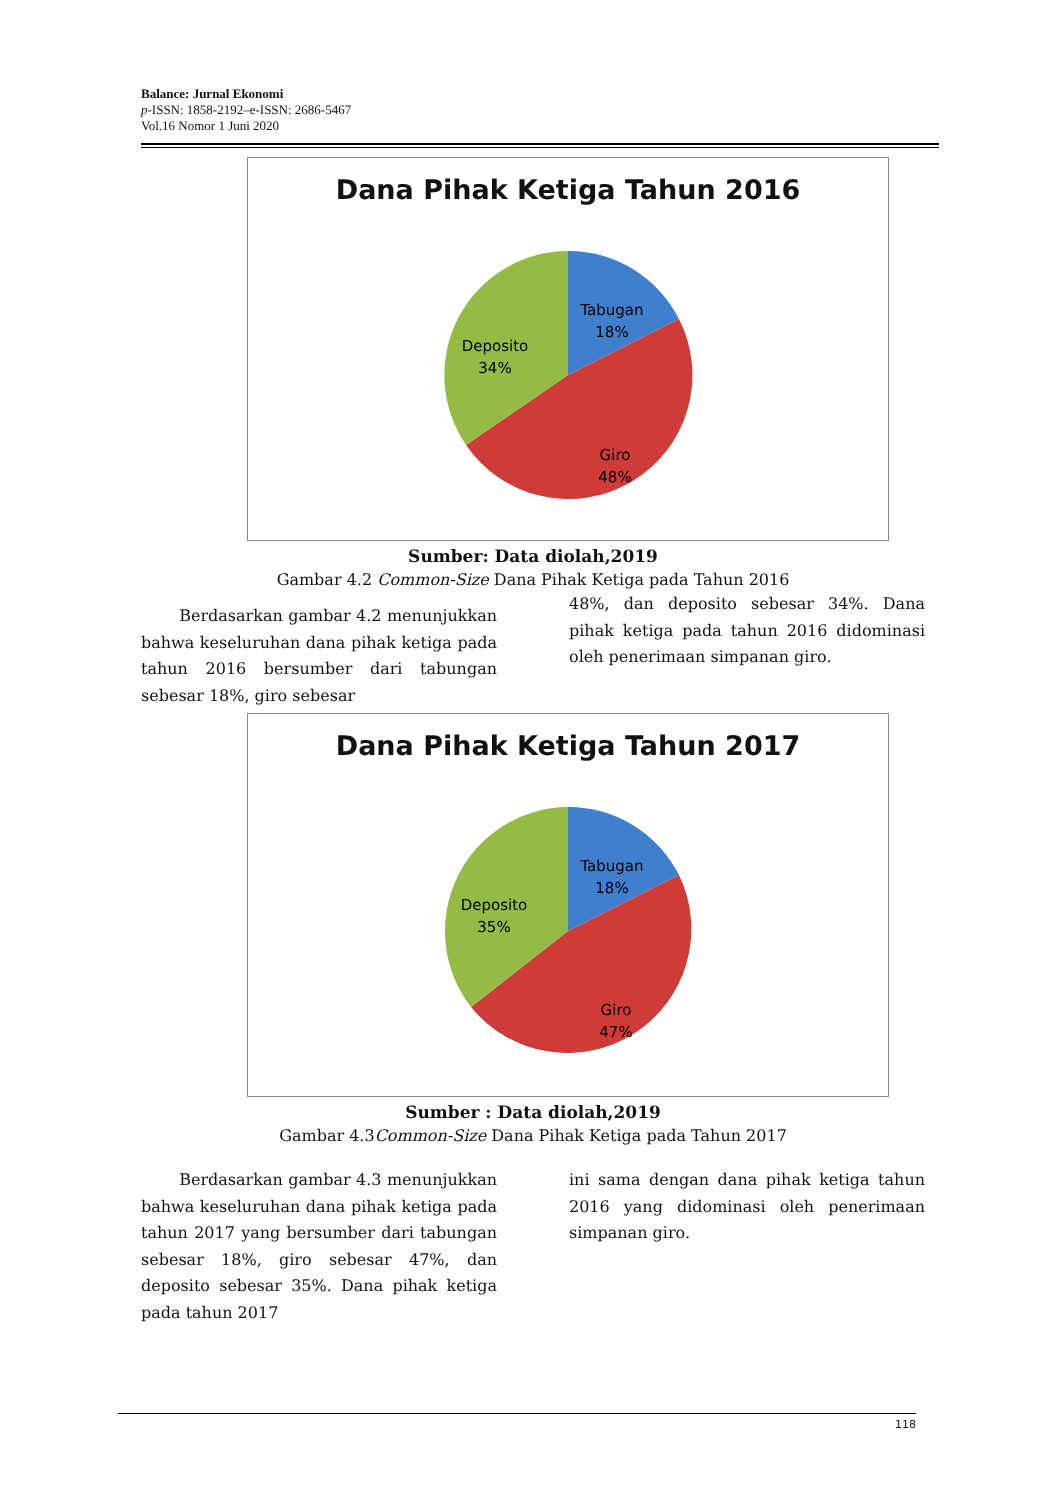Balance: Jurnal Ekonomi
p-ISSN: 1858-2192–e-ISSN: 2686-5467
Vol.16 Nomor 1 Juni 2020
Dana Pihak Ketiga Tahun 2016
Tabugan
18%
Deposito
34%
Giro
48%
Sumber: Data diolah,2019
Gambar 4.2 Common-Size Dana Pihak Ketiga pada Tahun 2016
Berdasarkan gambar 4.2 menunjukkan bahwa keseluruhan dana pihak ketiga pada tahun 2016 bersumber dari tabungan sebesar 18%, giro sebesar
48%, dan deposito sebesar 34%. Dana pihak ketiga pada tahun 2016 didominasi oleh penerimaan simpanan giro.
Dana Pihak Ketiga Tahun 2017
Tabugan
18%
Deposito
35%
Giro
47%
Sumber : Data diolah,2019
Gambar 4.3Common-Size Dana Pihak Ketiga pada Tahun 2017
Berdasarkan gambar 4.3 menunjukkan bahwa keseluruhan dana pihak ketiga pada tahun 2017 yang bersumber dari tabungan sebesar 18%, giro sebesar 47%, dan deposito sebesar 35%. Dana pihak ketiga pada tahun 2017
ini sama dengan dana pihak ketiga tahun 2016 yang didominasi oleh penerimaan simpanan giro.
118